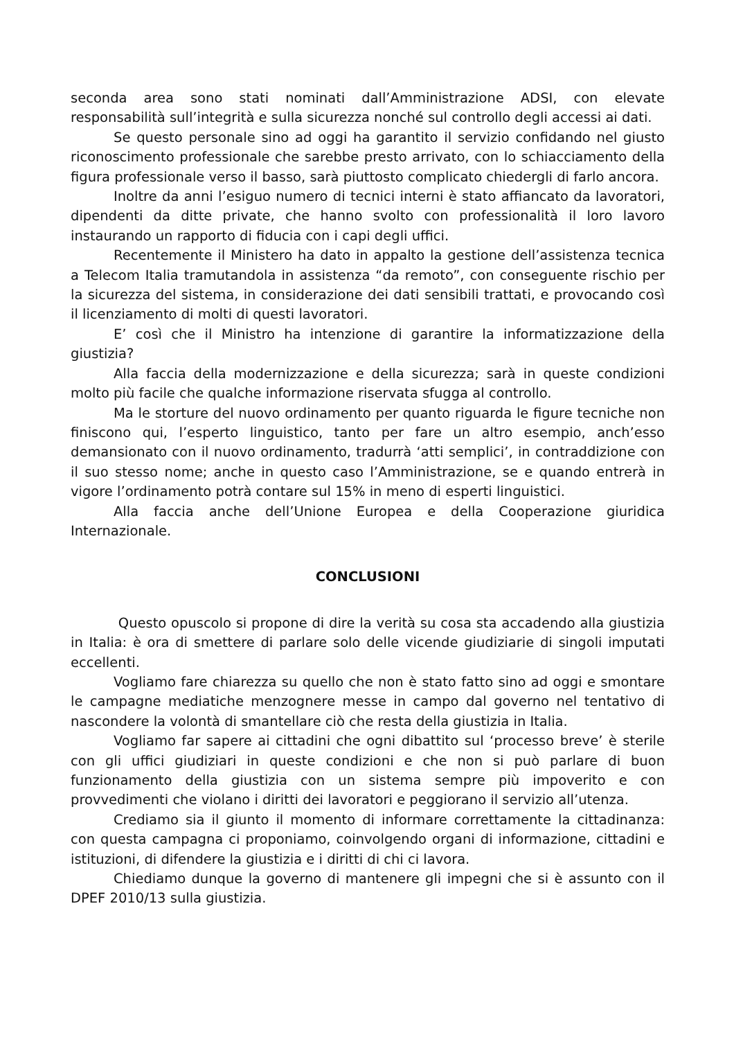seconda area sono stati nominati dall’Amministrazione ADSI, con elevate responsabilità sull’integrità e sulla sicurezza nonché sul controllo degli accessi ai dati.
Se questo personale sino ad oggi ha garantito il servizio confidando nel giusto riconoscimento professionale che sarebbe presto arrivato, con lo schiacciamento della figura professionale verso il basso, sarà piuttosto complicato chiedergli di farlo ancora.
Inoltre da anni l’esiguo numero di tecnici interni è stato affiancato da lavoratori, dipendenti da ditte private, che hanno svolto con professionalità il loro lavoro instaurando un rapporto di fiducia con i capi degli uffici.
Recentemente il Ministero ha dato in appalto la gestione dell’assistenza tecnica a Telecom Italia tramutandola in assistenza “da remoto”, con conseguente rischio per la sicurezza del sistema, in considerazione dei dati sensibili trattati, e provocando così il licenziamento di molti di questi lavoratori.
E’ così che il Ministro ha intenzione di garantire la informatizzazione della giustizia?
Alla faccia della modernizzazione e della sicurezza; sarà in queste condizioni molto più facile che qualche informazione riservata sfugga al controllo.
Ma le storture del nuovo ordinamento per quanto riguarda le figure tecniche non finiscono qui, l’esperto linguistico, tanto per fare un altro esempio, anch’esso demansionato con il nuovo ordinamento, tradurrà ‘atti semplici’, in contraddizione con il suo stesso nome; anche in questo caso l’Amministrazione, se e quando entrerà in vigore l’ordinamento potrà contare sul 15% in meno di esperti linguistici.
Alla faccia anche dell’Unione Europea e della Cooperazione giuridica Internazionale.
CONCLUSIONI
Questo opuscolo si propone di dire la verità su cosa sta accadendo alla giustizia in Italia: è ora di smettere di parlare solo delle vicende giudiziarie di singoli imputati eccellenti.
Vogliamo fare chiarezza su quello che non è stato fatto sino ad oggi e smontare le campagne mediatiche menzognere messe in campo dal governo nel tentativo di nascondere la volontà di smantellare ciò che resta della giustizia in Italia.
Vogliamo far sapere ai cittadini che ogni dibattito sul ‘processo breve’ è sterile con gli uffici giudiziari in queste condizioni e che non si può parlare di buon funzionamento della giustizia con un sistema sempre più impoverito e con provvedimenti che violano i diritti dei lavoratori e peggiorano il servizio all’utenza.
Crediamo sia il giunto il momento di informare correttamente la cittadinanza: con questa campagna ci proponiamo, coinvolgendo organi di informazione, cittadini e istituzioni, di difendere la giustizia e i diritti di chi ci lavora.
Chiediamo dunque la governo di mantenere gli impegni che si è assunto con il DPEF 2010/13 sulla giustizia.